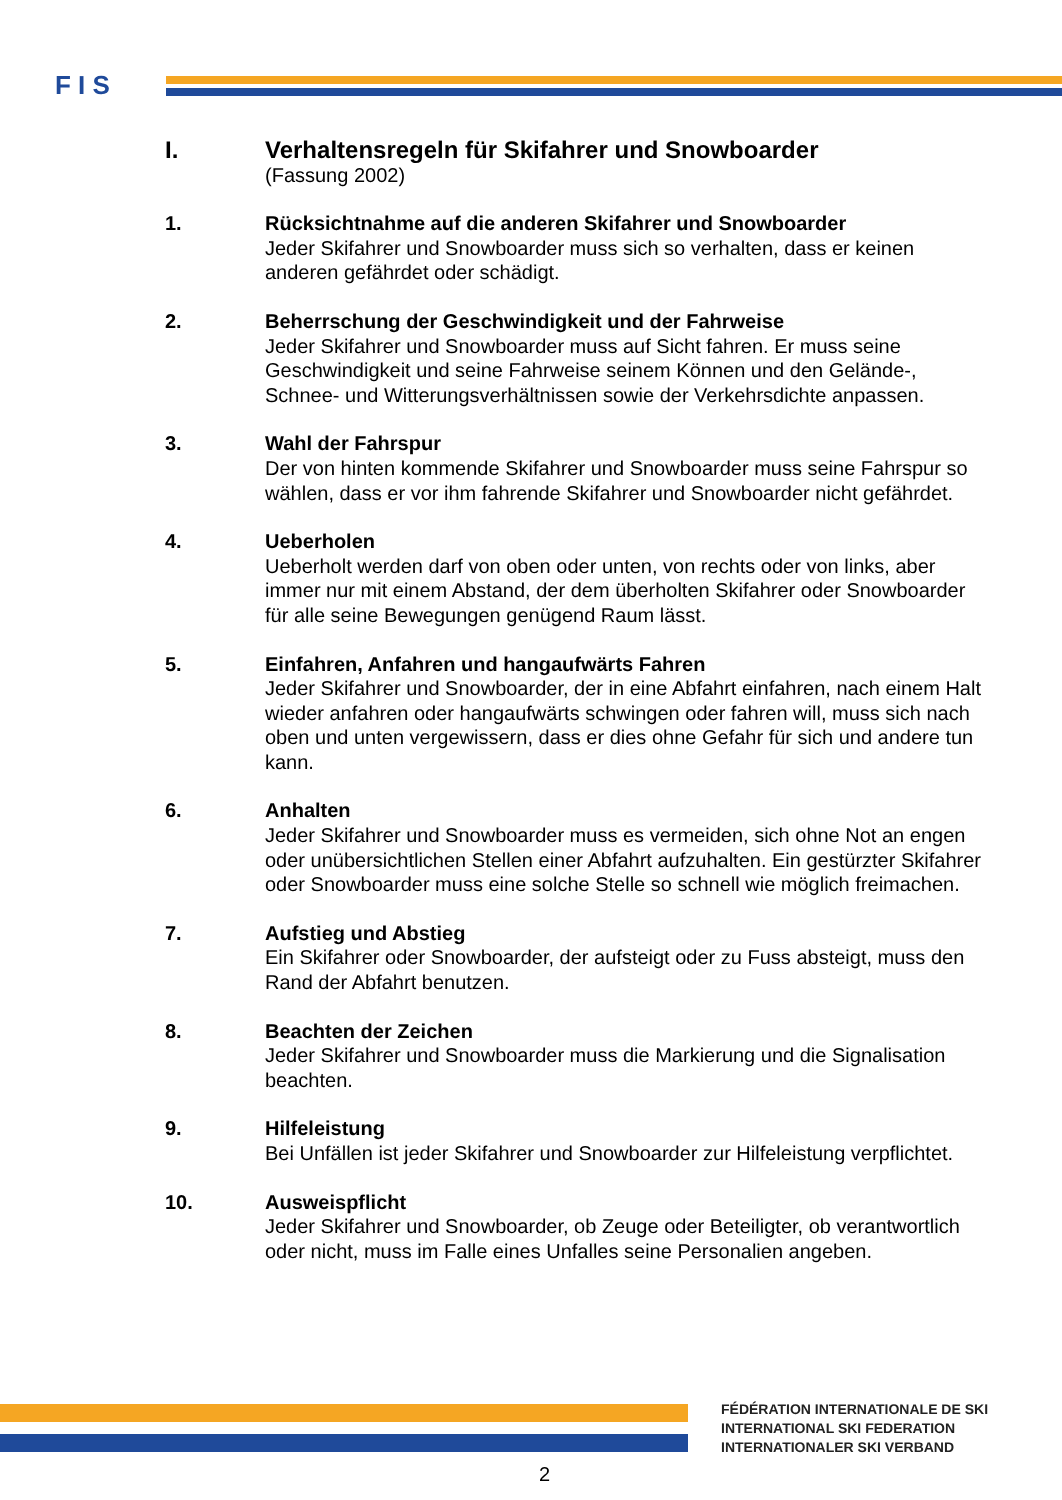F I S
I. Verhaltensregeln für Skifahrer und Snowboarder
(Fassung 2002)
1. Rücksichtnahme auf die anderen Skifahrer und Snowboarder
Jeder Skifahrer und Snowboarder muss sich so verhalten, dass er keinen anderen gefährdet oder schädigt.
2. Beherrschung der Geschwindigkeit und der Fahrweise
Jeder Skifahrer und Snowboarder muss auf Sicht fahren. Er muss seine Geschwindigkeit und seine Fahrweise seinem Können und den Gelände-, Schnee- und Witterungsverhältnissen sowie der Verkehrsdichte anpassen.
3. Wahl der Fahrspur
Der von hinten kommende Skifahrer und Snowboarder muss seine Fahrspur so wählen, dass er vor ihm fahrende Skifahrer und Snowboarder nicht gefährdet.
4. Ueberholen
Ueberholt werden darf von oben oder unten, von rechts oder von links, aber immer nur mit einem Abstand, der dem überholten Skifahrer oder Snowboarder für alle seine Bewegungen genügend Raum lässt.
5. Einfahren, Anfahren und hangaufwärts Fahren
Jeder Skifahrer und Snowboarder, der in eine Abfahrt einfahren, nach einem Halt wieder anfahren oder hangaufwärts schwingen oder fahren will, muss sich nach oben und unten vergewissern, dass er dies ohne Gefahr für sich und andere tun kann.
6. Anhalten
Jeder Skifahrer und Snowboarder muss es vermeiden, sich ohne Not an engen oder unübersichtlichen Stellen einer Abfahrt aufzuhalten. Ein gestürzter Skifahrer oder Snowboarder muss eine solche Stelle so schnell wie möglich freimachen.
7. Aufstieg und Abstieg
Ein Skifahrer oder Snowboarder, der aufsteigt oder zu Fuss absteigt, muss den Rand der Abfahrt benutzen.
8. Beachten der Zeichen
Jeder Skifahrer und Snowboarder muss die Markierung und die Signalisation beachten.
9. Hilfeleistung
Bei Unfällen ist jeder Skifahrer und Snowboarder zur Hilfeleistung verpflichtet.
10. Ausweispflicht
Jeder Skifahrer und Snowboarder, ob Zeuge oder Beteiligter, ob verantwortlich oder nicht, muss im Falle eines Unfalles seine Personalien angeben.
FÉDÉRATION INTERNATIONALE DE SKI
INTERNATIONAL SKI FEDERATION
INTERNATIONALER SKI VERBAND
2